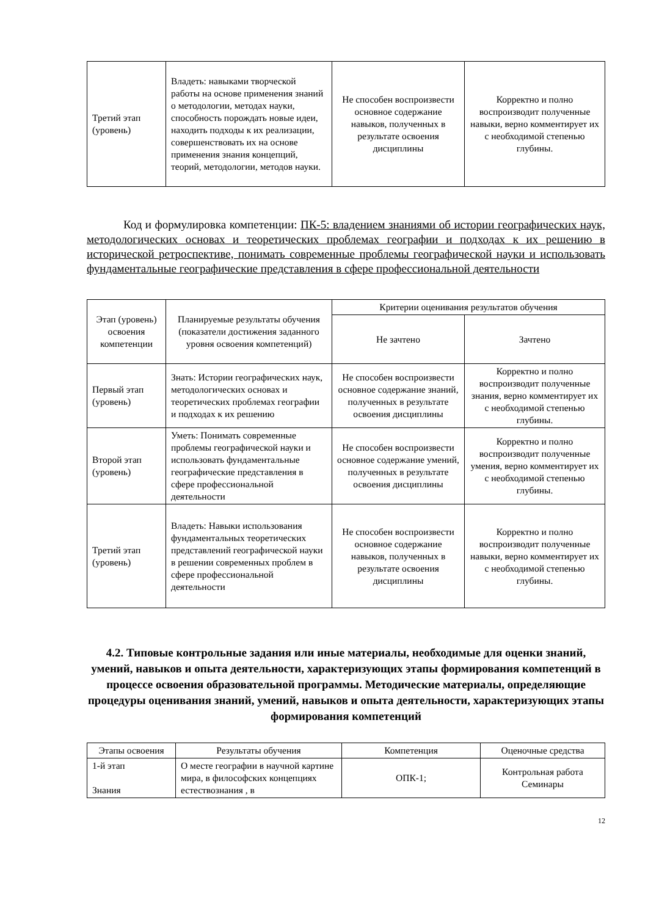| Третий этап (уровень) | Владеть: навыками творческой работы на основе применения знаний о методологии, методах науки, способность порождать новые идеи, находить подходы к их реализации, совершенствовать их на основе применения знания концепций, теорий, методологии, методов науки. | Не способен воспроизвести основное содержание навыков, полученных в результате освоения дисциплины | Корректно и полно воспроизводит полученные навыки, верно комментирует их с необходимой степенью глубины. |
Код и формулировка компетенции: ПК-5: владением знаниями об истории географических наук, методологических основах и теоретических проблемах географии и подходах к их решению в исторической ретроспективе, понимать современные проблемы географической науки и использовать фундаментальные географические представления в сфере профессиональной деятельности
| Этап (уровень) освоения компетенции | Планируемые результаты обучения (показатели достижения заданного уровня освоения компетенций) | Критерии оценивания результатов обучения | |
| --- | --- | --- | --- |
| | | Не зачтено | Зачтено |
| Первый этап (уровень) | Знать: Истории географических наук, методологических основах и теоретических проблемах географии и подходах к их решению | Не способен воспроизвести основное содержание знаний, полученных в результате освоения дисциплины | Корректно и полно воспроизводит полученные знания, верно комментирует их с необходимой степенью глубины. |
| Второй этап (уровень) | Уметь: Понимать современные проблемы географической науки и использовать фундаментальные географические представления в сфере профессиональной деятельности | Не способен воспроизвести основное содержание умений, полученных в результате освоения дисциплины | Корректно и полно воспроизводит полученные умения, верно комментирует их с необходимой степенью глубины. |
| Третий этап (уровень) | Владеть: Навыки использования фундаментальных теоретических представлений географической науки в решении современных проблем в сфере профессиональной деятельности | Не способен воспроизвести основное содержание навыков, полученных в результате освоения дисциплины | Корректно и полно воспроизводит полученные навыки, верно комментирует их с необходимой степенью глубины. |
4.2. Типовые контрольные задания или иные материалы, необходимые для оценки знаний, умений, навыков и опыта деятельности, характеризующих этапы формирования компетенций в процессе освоения образовательной программы. Методические материалы, определяющие процедуры оценивания знаний, умений, навыков и опыта деятельности, характеризующих этапы формирования компетенций
| Этапы освоения | Результаты обучения | Компетенция | Оценочные средства |
| 1-й этап Знания | О месте географии в научной картине мира, в философских концепциях естествознания , в | ОПК-1; | Контрольная работа Семинары |
12